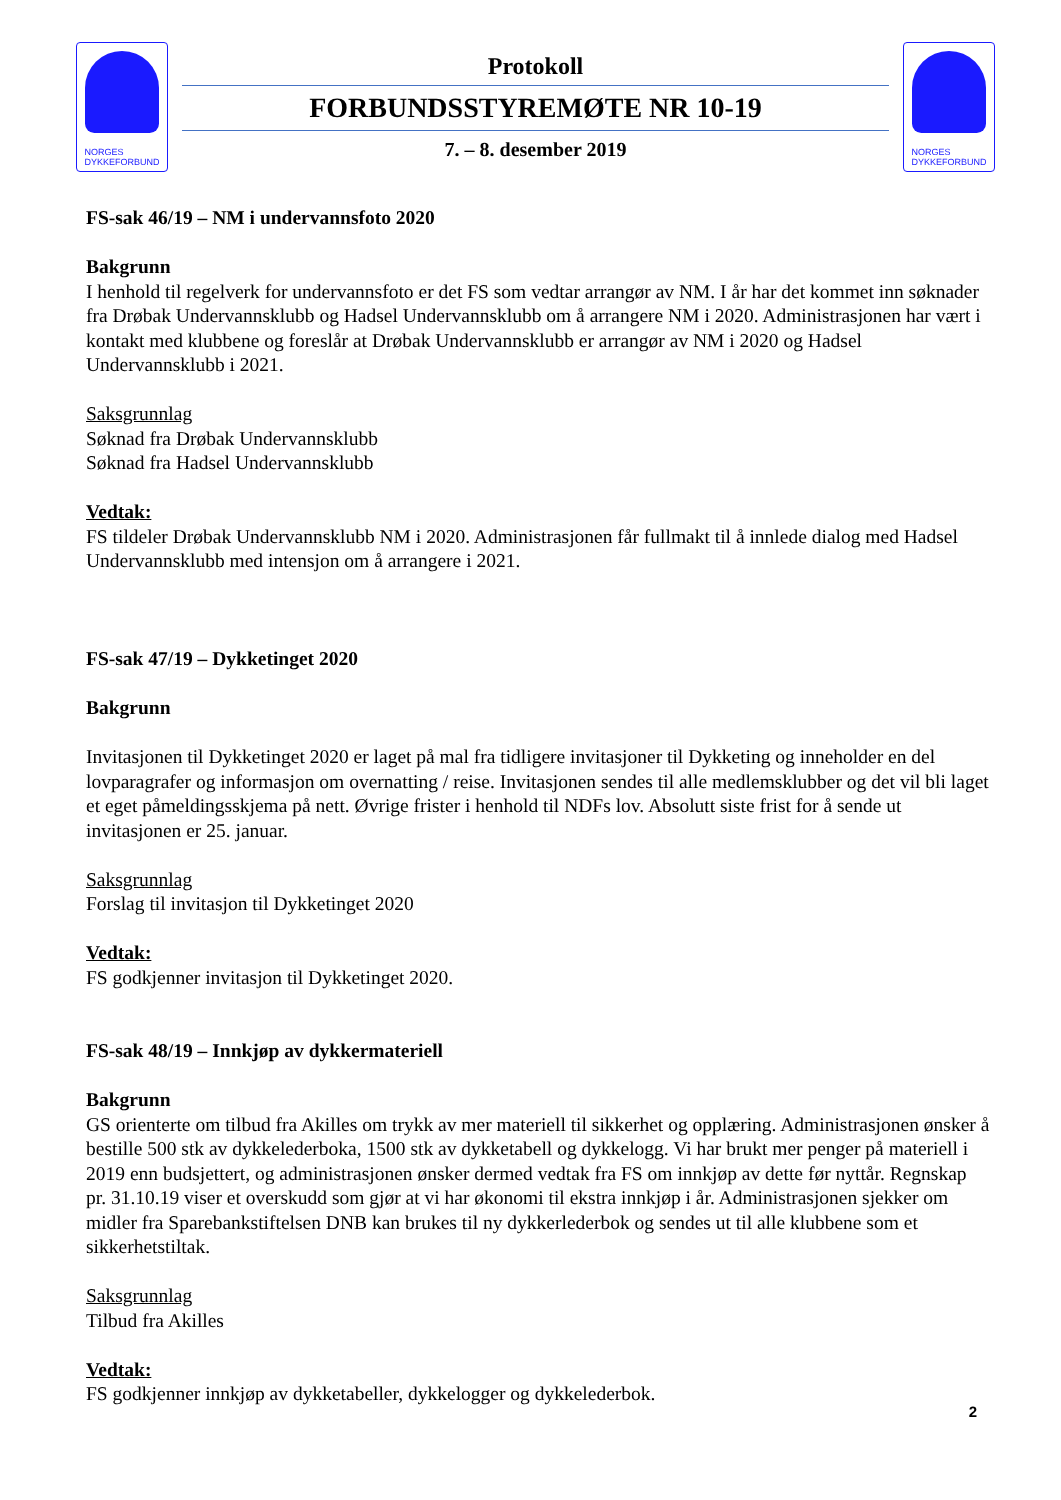NORGES
DYKKEFORBUND
Protokoll
FORBUNDSSTYREMØTE NR 10-19
7. – 8. desember 2019
NORGES
DYKKEFORBUND
FS-sak 46/19 – NM i undervannsfoto 2020
Bakgrunn
I henhold til regelverk for undervannsfoto er det FS som vedtar arrangør av NM. I år har det kommet inn søknader fra Drøbak Undervannsklubb og Hadsel Undervannsklubb om å arrangere NM i 2020. Administrasjonen har vært i kontakt med klubbene og foreslår at Drøbak Undervannsklubb er arrangør av NM i 2020 og Hadsel Undervannsklubb i 2021.
Saksgrunnlag
Søknad fra Drøbak Undervannsklubb
Søknad fra Hadsel Undervannsklubb
Vedtak:
FS tildeler Drøbak Undervannsklubb NM i 2020. Administrasjonen får fullmakt til å innlede dialog med Hadsel Undervannsklubb med intensjon om å arrangere i 2021.
FS-sak 47/19 – Dykketinget 2020
Bakgrunn
Invitasjonen til Dykketinget 2020 er laget på mal fra tidligere invitasjoner til Dykketing og inneholder en del lovparagrafer og informasjon om overnatting / reise. Invitasjonen sendes til alle medlemsklubber og det vil bli laget et eget påmeldingsskjema på nett. Øvrige frister i henhold til NDFs lov. Absolutt siste frist for å sende ut invitasjonen er 25. januar.
Saksgrunnlag
Forslag til invitasjon til Dykketinget 2020
Vedtak:
FS godkjenner invitasjon til Dykketinget 2020.
FS-sak 48/19 – Innkjøp av dykkermateriell
Bakgrunn
GS orienterte om tilbud fra Akilles om trykk av mer materiell til sikkerhet og opplæring. Administrasjonen ønsker å bestille 500 stk av dykkelederboka, 1500 stk av dykketabell og dykkelogg. Vi har brukt mer penger på materiell i 2019 enn budsjettert, og administrasjonen ønsker dermed vedtak fra FS om innkjøp av dette før nyttår. Regnskap pr. 31.10.19 viser et overskudd som gjør at vi har økonomi til ekstra innkjøp i år. Administrasjonen sjekker om midler fra Sparebankstiftelsen DNB kan brukes til ny dykkerlederbok og sendes ut til alle klubbene som et sikkerhetstiltak.
Saksgrunnlag
Tilbud fra Akilles
Vedtak:
FS godkjenner innkjøp av dykketabeller, dykkelogger og dykkelederbok.
2